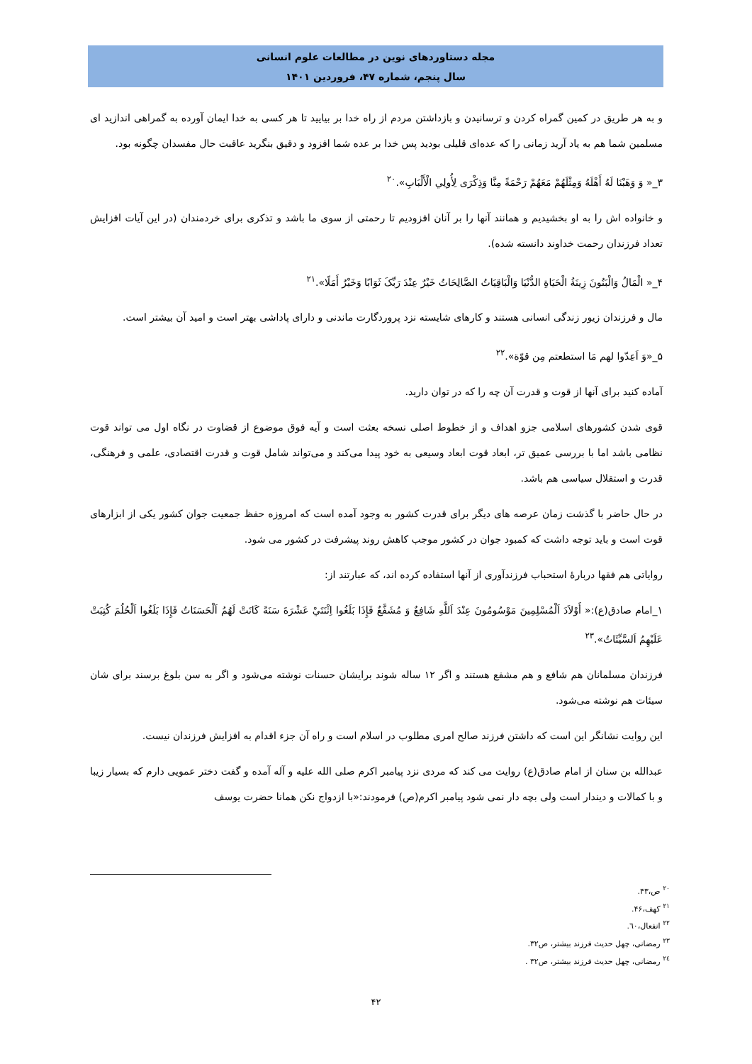مجله دستاوردهای نوین در مطالعات علوم انسانی
سال پنجم، شماره ۴۷، فروردین ۱۴۰۱
و به هر طریق در کمین گمراه کردن و ترسانیدن و بازداشتن مردم از راه خدا بر بیایید تا هر کسی به خدا ایمان آورده به گمراهی اندازید ای مسلمین شما هم به یاد آرید زمانی را که عده‌ای قلیلی بودید پس خدا بر عده شما افزود و دقیق بنگرید عاقبت حال مفسدان چگونه بود.
۳_« وَ وَهَبْنَا لَهُ أَهْلَهُ وَمِثْلَهُمْ مَعَهُمْ رَحْمَةً مِنَّا وَذِكْرَى لِأُولِي الْأَلْبَابِ».<sup>۲۰</sup>
و خانواده اش را به او بخشیدیم و همانند آنها را بر آنان افزودیم تا رحمتی از سوی ما باشد و تذکری برای خردمندان (در این آیات افزایش تعداد فرزندان رحمت خداوند دانسته شده).
۴_« الْمَالُ وَالْبَنُونَ زِينَةُ الْحَيَاةِ الدُّنْيَا وَالْبَاقِيَاتُ الصَّالِحَاتُ خَيْرٌ عِنْدَ رَبِّکَ ثَوَابًا وَخَيْرٌ أَمَلًا».<sup>۲۱</sup>
مال و فرزندان زیور زندگی انسانی هستند و کارهای شایسته نزد پروردگارت ماندنی و دارای پاداشی بهتر است و امید آن بیشتر است.
۵_«وَ اَعِدّوا لهم مَا استطعتم مِن قوّة».<sup>۲۲</sup>
آماده کنید برای آنها از قوت و قدرت آن چه را که در توان دارید.
قوی شدن کشورهای اسلامی جزو اهداف و از خطوط اصلی نسخه بعثت است و آیه فوق موضوع از قضاوت در نگاه اول می تواند قوت نظامی باشد اما با بررسی عمیق تر، ابعاد قوت ابعاد وسیعی به خود پیدا می‌کند و می‌تواند شامل قوت و قدرت اقتصادی، علمی و فرهنگی، قدرت و استقلال سیاسی هم باشد.
در حال حاضر با گذشت زمان عرصه های دیگر برای قدرت کشور به وجود آمده است که امروزه حفظ جمعیت جوان کشور یکی از ابزارهای قوت است و باید توجه داشت که کمبود جوان در کشور موجب کاهش روند پیشرفت در کشور می شود.
روایاتی هم فقها دربارهٔ استحباب فرزندآوری از آنها استفاده کرده اند، که عبارتند از:
۱_امام صادق(ع):« أَوْلاَدَ اَلْمُسْلِمِينَ مَوْسُومُونَ عِنْدَ اَللَّهِ شَافِعٌ وَ مُشَفَّعٌ فَإِذَا بَلَغُوا اِثْنَتَيْ عَشْرَةَ سَنَةً كَانَتْ لَهُمُ اَلْحَسَنَاتُ فَإِذَا بَلَغُوا اَلْحُلُمَ كُتِبَتْ عَلَيْهِمُ اَلسَّيِّئَاتُ».<sup>۲۳</sup>
فرزندان مسلمانان هم شافع و هم مشفع هستند و اگر ۱۲ ساله شوند برایشان حسنات نوشته می‌شود و اگر به سن بلوغ برسند برای شان سیئات هم نوشته می‌شود.
این روایت نشانگر این است که داشتن فرزند صالح امری مطلوب در اسلام است و راه آن جزء اقدام به افزایش فرزندان نیست.
عبدالله بن سنان از امام صادق(ع) روایت می کند که مردی نزد پیامبر اکرم صلی الله علیه و آله آمده و گفت دختر عمویی دارم که بسیار زیبا و با کمالات و دیندار است ولی بچه دار نمی شود پیامبر اکرم(ص) فرمودند:«با ازدواج نکن همانا حضرت یوسف
<sup>۲۰</sup> ص،۴۳.
<sup>۲۱</sup> کهف،۴۶.
<sup>۲۲</sup> انفعال،٦٠.
<sup>۲۳</sup> رمضانی، چهل حدیث فرزند بیشتر، ص۳۲.
<sup>۲٤</sup> رمضانی، چهل حدیث فرزند بیشتر، ص۳۲ .
۴۲